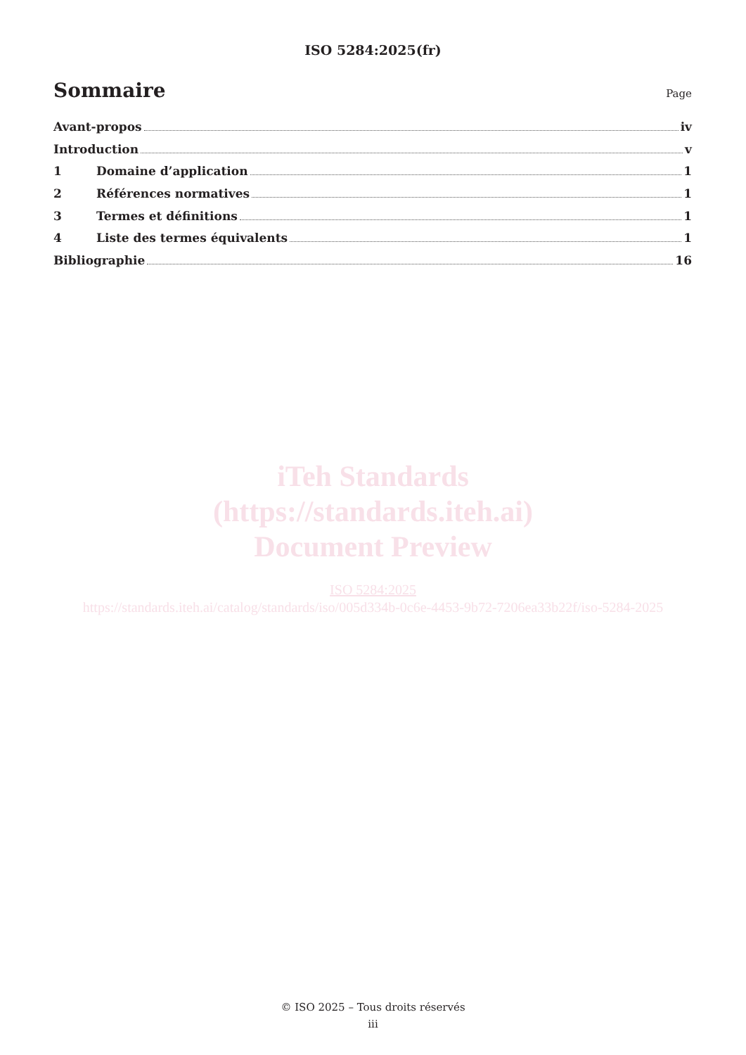ISO 5284:2025(fr)
Sommaire
Page
Avant-propos iv
Introduction v
1 Domaine d’application 1
2 Références normatives 1
3 Termes et définitions 1
4 Liste des termes équivalents 1
Bibliographie 16
iTeh Standards
(https://standards.iteh.ai)
Document Preview
ISO 5284:2025
https://standards.iteh.ai/catalog/standards/iso/005d334b-0c6e-4453-9b72-7206ea33b22f/iso-5284-2025
© ISO 2025 – Tous droits réservés
iii